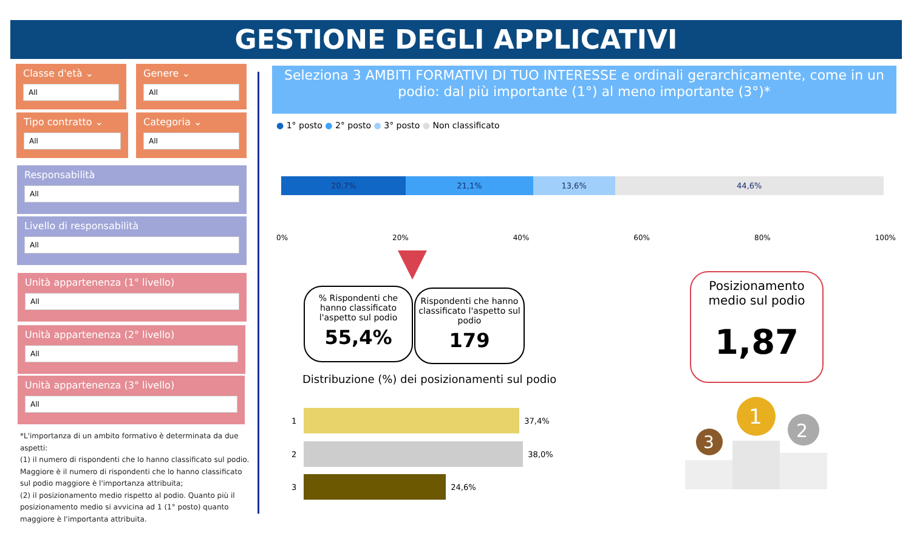GESTIONE DEGLI APPLICATIVI
Classe d'età ⌄
All
Genere ⌄
All
Tipo contratto ⌄
All
Categoria ⌄
All
Responsabilità
All
Livello di responsabilità
All
Unità appartenenza (1° livello)
All
Unità appartenenza (2° livello)
All
Unità appartenenza (3° livello)
All
*L'importanza di un ambito formativo è determinata da due aspetti:
(1) il numero di rispondenti che lo hanno classificato sul podio. Maggiore è il numero di rispondenti che lo hanno classificato sul podio maggiore è l'importanza attribuita;
(2) il posizionamento medio rispetto al podio. Quanto più il posizionamento medio si avvicina ad 1 (1° posto) quanto maggiore è l'importanta attribuita.
Seleziona 3 AMBITI FORMATIVI DI TUO INTERESSE e ordinali gerarchicamente, come in un podio: dal più importante (1°) al meno importante (3°)*
● 1° posto ● 2° posto ● 3° posto ● Non classificato
20,7% 21,1% 13,6% 44,6%
0% 20% 40% 60% 80% 100%
% Rispondenti che hanno classificato l'aspetto sul podio
55,4%
Rispondenti che hanno classificato l'aspetto sul podio
179
Posizionamento medio sul podio
1,87
Distribuzione (%) dei posizionamenti sul podio
1 37,4%
2 38,0%
3 24,6%
3
1
2